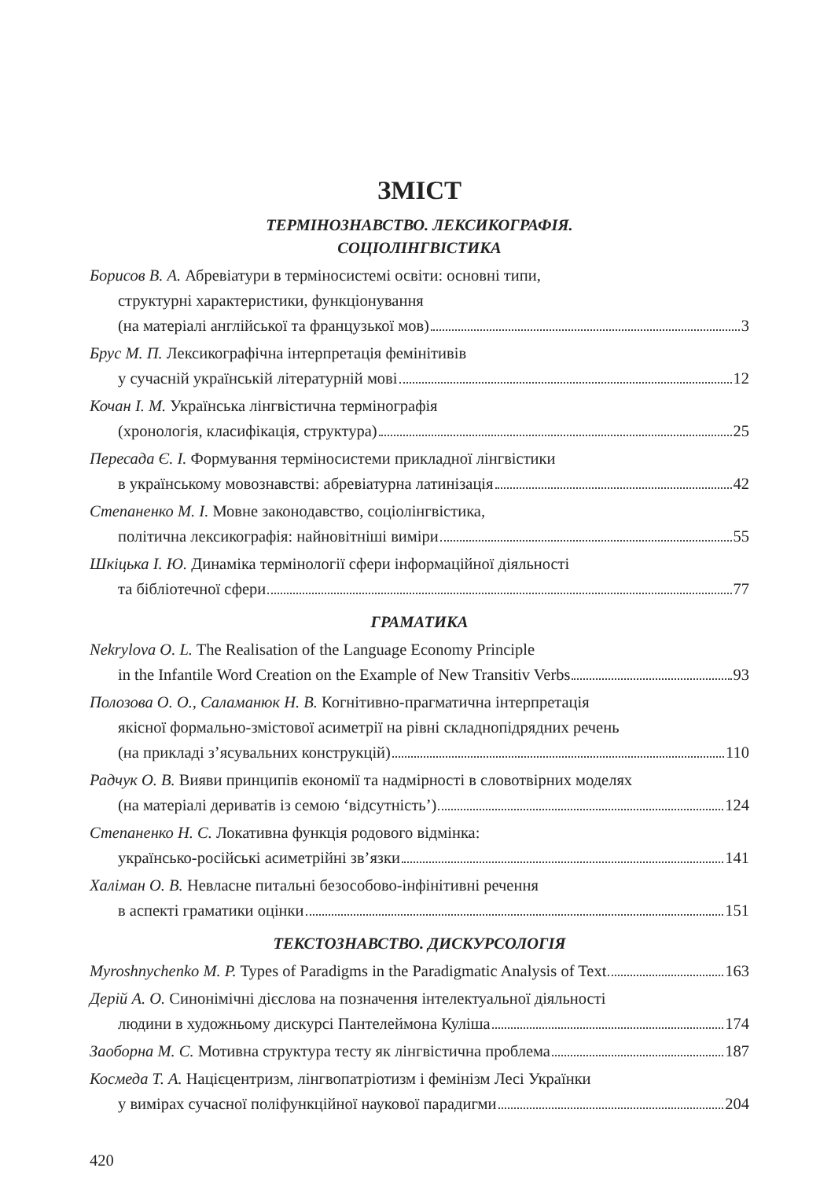ЗМІСТ
ТЕРМІНОЗНАВСТВО. ЛЕКСИКОГРАФІЯ.
СОЦІОЛІНГВІСТИКА
Борисов В. А. Абревіатури в терміносистемі освіти: основні типи,
структурні характеристики, функціонування
(на матеріалі англійської та французької мов) 3
Брус М. П. Лексикографічна інтерпретація фемінітивів
у сучасній українській літературній мові 12
Кочан І. М. Українська лінгвістична термінографія
(хронологія, класифікація, структура) 25
Пересада Є. І. Формування терміносистеми прикладної лінгвістики
в українському мовознавстві: абревіатурна латинізація 42
Степаненко М. І. Мовне законодавство, соціолінгвістика,
політична лексикографія: найновітніші виміри 55
Шкіцька І. Ю. Динаміка термінології сфери інформаційної діяльності
та бібліотечної сфери 77
ГРАМАТИКА
Nekrylova O. L. The Realisation of the Language Economy Principle
in the Infantile Word Creation on the Example of New Transitiv Verbs 93
Полозова О. О., Саламанюк Н. В. Когнітивно-прагматична інтерпретація
якісної формально-змістової асиметрії на рівні складнопідрядних речень
(на прикладі з’ясувальних конструкцій) 110
Радчук О. В. Вияви принципів економії та надмірності в словотвірних моделях
(на матеріалі дериватів із семою ‘відсутність’) 124
Степаненко Н. С. Локативна функція родового відмінка:
українсько-російські асиметрійні зв’язки 141
Халіман О. В. Невласне питальні безособово-інфінітивні речення
в аспекті граматики оцінки 151
ТЕКСТОЗНАВСТВО. ДИСКУРСОЛОГІЯ
Myroshnychenko M. P. Types of Paradigms in the Paradigmatic Analysis of Text 163
Дерій А. О. Синонімічні дієслова на позначення інтелектуальної діяльності
людини в художньому дискурсі Пантелеймона Куліша 174
Заоборна М. С. Мотивна структура тесту як лінгвістична проблема 187
Космеда Т. А. Націєцентризм, лінгвопатріотизм і фемінізм Лесі Українки
у вимірах сучасної поліфункційної наукової парадигми 204
420